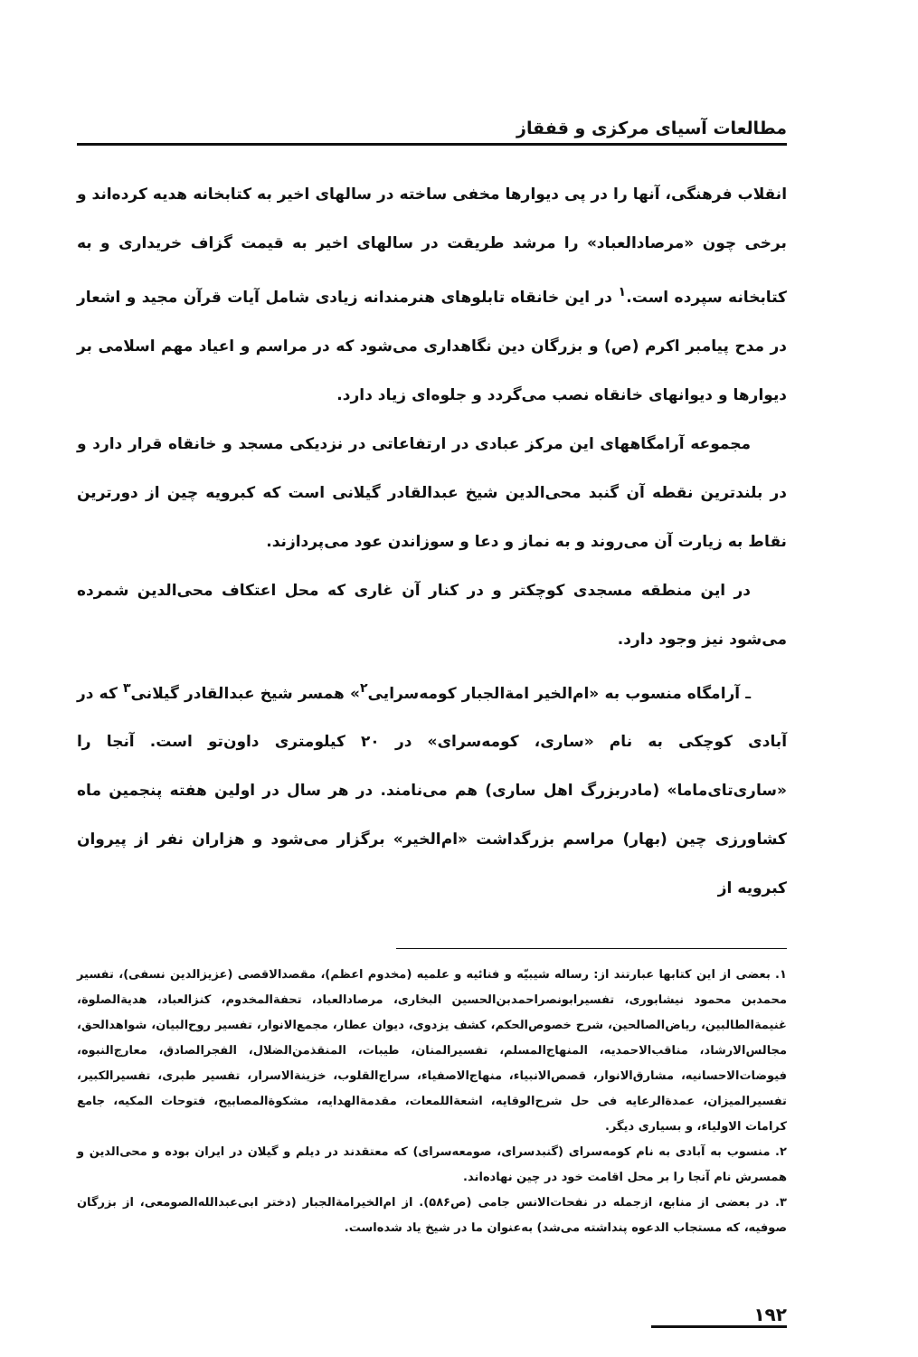مطالعات آسیای مرکزی و قفقاز
انقلاب فرهنگی، آنها را در پی دیوارها مخفی ساخته در سالهای اخیر به کتابخانه هدیه کرده‌اند و برخی چون «مرصادالعباد» را مرشد طریقت در سالهای اخیر به قیمت گزاف خریداری و به کتابخانه سپرده است.<sup>۱</sup> در این خانقاه تابلوهای هنرمندانه زیادی شامل آیات قرآن مجید و اشعار در مدح پیامبر اکرم (ص) و بزرگان دین نگاهداری می‌شود که در مراسم و اعیاد مهم اسلامی بر دیوارها و دیوانهای خانقاه نصب می‌گردد و جلوه‌ای زیاد دارد.
مجموعه آرامگاههای این مرکز عبادی در ارتفاعاتی در نزدیکی مسجد و خانقاه قرار دارد و در بلندترین نقطه آن گنبد محی‌الدین شیخ عبدالقادر گیلانی است که کبرویه چین از دورترین نقاط به زیارت آن می‌روند و به نماز و دعا و سوزاندن عود می‌پردازند.
در این منطقه مسجدی کوچکتر و در کنار آن غاری که محل اعتکاف محی‌الدین شمرده می‌شود نیز وجود دارد.
ـ آرامگاه منسوب به «ام‌الخیر امة‌الجبار کومه‌سرایی<sup>۲</sup>» همسر شیخ عبدالقادر گیلانی<sup>۳</sup> که در آبادی کوچکی به نام «ساری، کومه‌سرای» در ۲۰ کیلومتری داون‌تو است. آنجا را «ساری‌تای‌ماما» (مادربزرگ اهل ساری) هم می‌نامند. در هر سال در اولین هفته پنجمین ماه کشاورزی چین (بهار) مراسم بزرگداشت «ام‌الخیر» برگزار می‌شود و هزاران نفر از پیروان کبرویه از
۱. بعضی از این کتابها عبارتند از: رساله شیبیّه و فنائیه و علمیه (مخدوم اعظم)، مقصدالاقصی (عزیزالدین نسفی)، تفسیر محمدبن محمود نیشابوری، تفسیرابونصراحمدبن‌الحسین البخاری، مرصادالعباد، تحفة‌المخدوم، کنزالعباد، هدیةالصلوة، غنیمة‌الطالبین، ریاض‌الصالحین، شرح خصوص‌الحکم، کشف یزدوی، دیوان عطار، مجمع‌الانوار، تفسیر روح‌البیان، شواهدالحق، مجالس‌الارشاد، مناقب‌الاحمدیه، المنهاج‌المسلم، تفسیرالمنان، طیبات، المنقذمن‌الضلال، الفجرالصادق، معارج‌النبوه، فیوضات‌الاحسانیه، مشارق‌الانوار، قصص‌الانبیاء، منهاج‌الاصفیاء، سراج‌القلوب، خزینة‌الاسرار، تفسیر طبری، تفسیرالکبیر، تفسیرالمیزان، عمدة‌الرعایه فی حل شرح‌الوقایه، اشعة‌اللمعات، مقدمة‌الهدایه، مشکوة‌المصابیح، فتوحات المکیه، جامع کرامات الاولیاء، و بسیاری دیگر.
۲. منسوب به آبادی به نام کومه‌سرای (گنبدسرای، صومعه‌سرای) که معتقدند در دیلم و گیلان در ایران بوده و محی‌الدین و همسرش نام آنجا را بر محل اقامت خود در چین نهاده‌اند.
۳. در بعضی از منابع، ازجمله در نفحات‌الانس جامی (ص۵۸۶). از ام‌الخیرامة‌الجبار (دختر ابی‌عبدالله‌الصومعی، از بزرگان صوفیه، که مستجاب الدعوه پنداشته می‌شد) به‌عنوان ما در شیخ یاد شده‌است.
۱۹۲